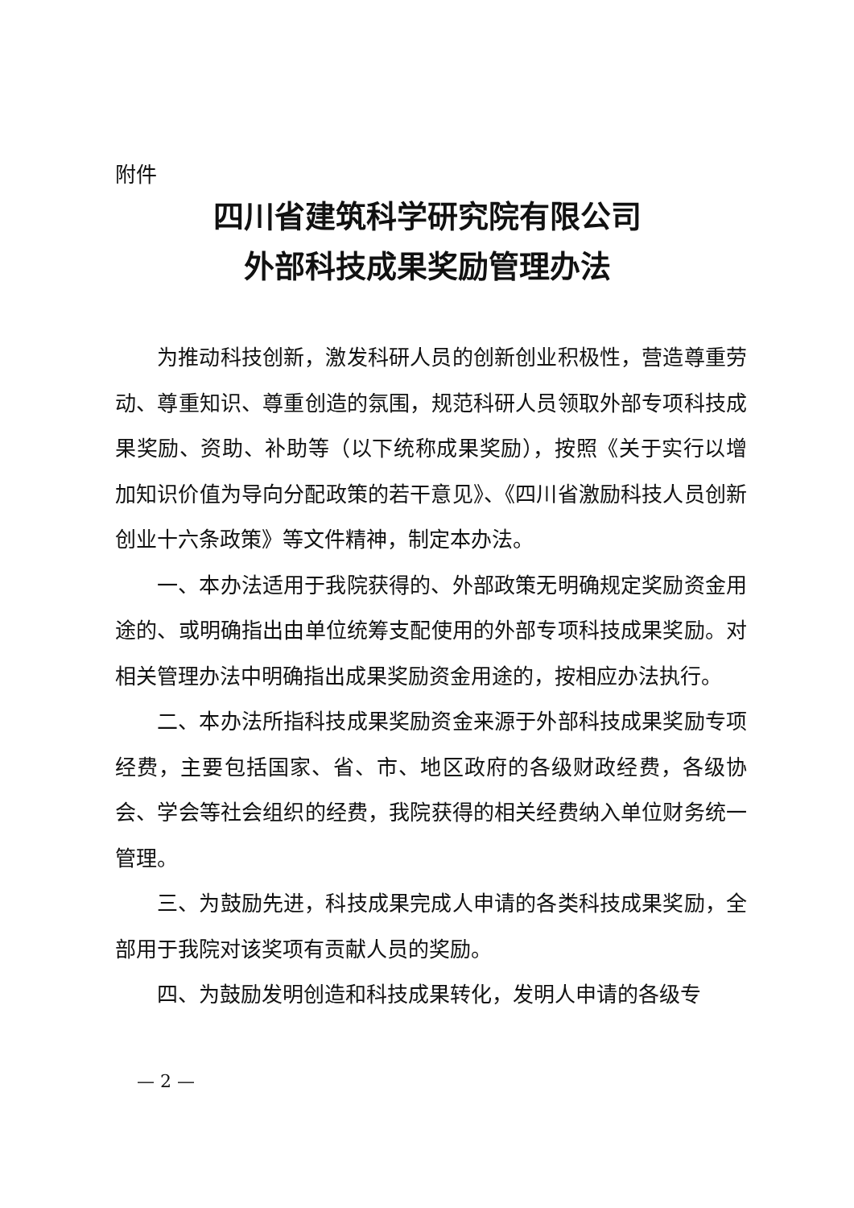附件
四川省建筑科学研究院有限公司
外部科技成果奖励管理办法
为推动科技创新，激发科研人员的创新创业积极性，营造尊重劳动、尊重知识、尊重创造的氛围，规范科研人员领取外部专项科技成果奖励、资助、补助等（以下统称成果奖励），按照《关于实行以增加知识价值为导向分配政策的若干意见》、《四川省激励科技人员创新创业十六条政策》等文件精神，制定本办法。
一、本办法适用于我院获得的、外部政策无明确规定奖励资金用途的、或明确指出由单位统筹支配使用的外部专项科技成果奖励。对相关管理办法中明确指出成果奖励资金用途的，按相应办法执行。
二、本办法所指科技成果奖励资金来源于外部科技成果奖励专项经费，主要包括国家、省、市、地区政府的各级财政经费，各级协会、学会等社会组织的经费，我院获得的相关经费纳入单位财务统一管理。
三、为鼓励先进，科技成果完成人申请的各类科技成果奖励，全部用于我院对该奖项有贡献人员的奖励。
四、为鼓励发明创造和科技成果转化，发明人申请的各级专
— 2 —